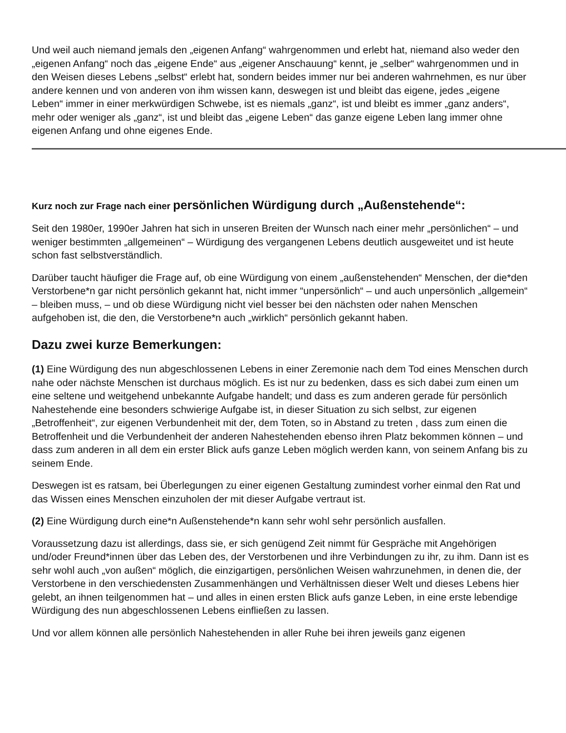Und weil auch niemand jemals den „eigenen Anfang“ wahrgenommen und erlebt hat, niemand also weder den „eigenen Anfang“ noch das „eigene Ende“ aus „eigener Anschauung“ kennt, je „selber“ wahrgenommen und in den Weisen dieses Lebens „selbst“ erlebt hat, sondern beides immer nur bei anderen wahrnehmen, es nur über andere kennen und von anderen von ihm wissen kann, deswegen ist und bleibt das eigene, jedes „eigene Leben“ immer in einer merkwürdigen Schwebe, ist es niemals „ganz“, ist und bleibt es immer „ganz anders“, mehr oder weniger als „ganz“, ist und bleibt das „eigene Leben“ das ganze eigene Leben lang immer ohne eigenen Anfang und ohne eigenes Ende.
Kurz noch zur Frage nach einer persönlichen Würdigung durch „Außenstehende“:
Seit den 1980er, 1990er Jahren hat sich in unseren Breiten der Wunsch nach einer mehr „persönlichen“ – und weniger bestimmten „allgemeinen“ – Würdigung des vergangenen Lebens deutlich ausgeweitet und ist heute schon fast selbstverständlich.
Darüber taucht häufiger die Frage auf, ob eine Würdigung von einem „außenstehenden“ Menschen, der die*den Verstorbene*n gar nicht persönlich gekannt hat, nicht immer “unpersönlich“ – und auch unpersönlich „allgemein“ – bleiben muss, – und ob diese Würdigung nicht viel besser bei den nächsten oder nahen Menschen aufgehoben ist, die den, die Verstorbene*n auch „wirklich“ persönlich gekannt haben.
Dazu zwei kurze Bemerkungen:
(1) Eine Würdigung des nun abgeschlossenen Lebens in einer Zeremonie nach dem Tod eines Menschen durch nahe oder nächste Menschen ist durchaus möglich. Es ist nur zu bedenken, dass es sich dabei zum einen um eine seltene und weitgehend unbekannte Aufgabe handelt; und dass es zum anderen gerade für persönlich Nahestehende eine besonders schwierige Aufgabe ist, in dieser Situation zu sich selbst, zur eigenen „Betroffenheit“, zur eigenen Verbundenheit mit der, dem Toten, so in Abstand zu treten , dass zum einen die Betroffenheit und die Verbundenheit der anderen Nahestehenden ebenso ihren Platz bekommen können – und dass zum anderen in all dem ein erster Blick aufs ganze Leben möglich werden kann, von seinem Anfang bis zu seinem Ende.
Deswegen ist es ratsam, bei Überlegungen zu einer eigenen Gestaltung zumindest vorher einmal den Rat und das Wissen eines Menschen einzuholen der mit dieser Aufgabe vertraut ist.
(2) Eine Würdigung durch eine*n Außenstehende*n kann sehr wohl sehr persönlich ausfallen.
Voraussetzung dazu ist allerdings, dass sie, er sich genügend Zeit nimmt für Gespräche mit Angehörigen und/oder Freund*innen über das Leben des, der Verstorbenen und ihre Verbindungen zu ihr, zu ihm. Dann ist es sehr wohl auch „von außen“ möglich, die einzigartigen, persönlichen Weisen wahrzunehmen, in denen die, der Verstorbene in den verschiedensten Zusammenhängen und Verhältnissen dieser Welt und dieses Lebens hier gelebt, an ihnen teilgenommen hat – und alles in einen ersten Blick aufs ganze Leben, in eine erste lebendige Würdigung des nun abgeschlossenen Lebens einfließen zu lassen.
Und vor allem können alle persönlich Nahestehenden in aller Ruhe bei ihren jeweils ganz eigenen